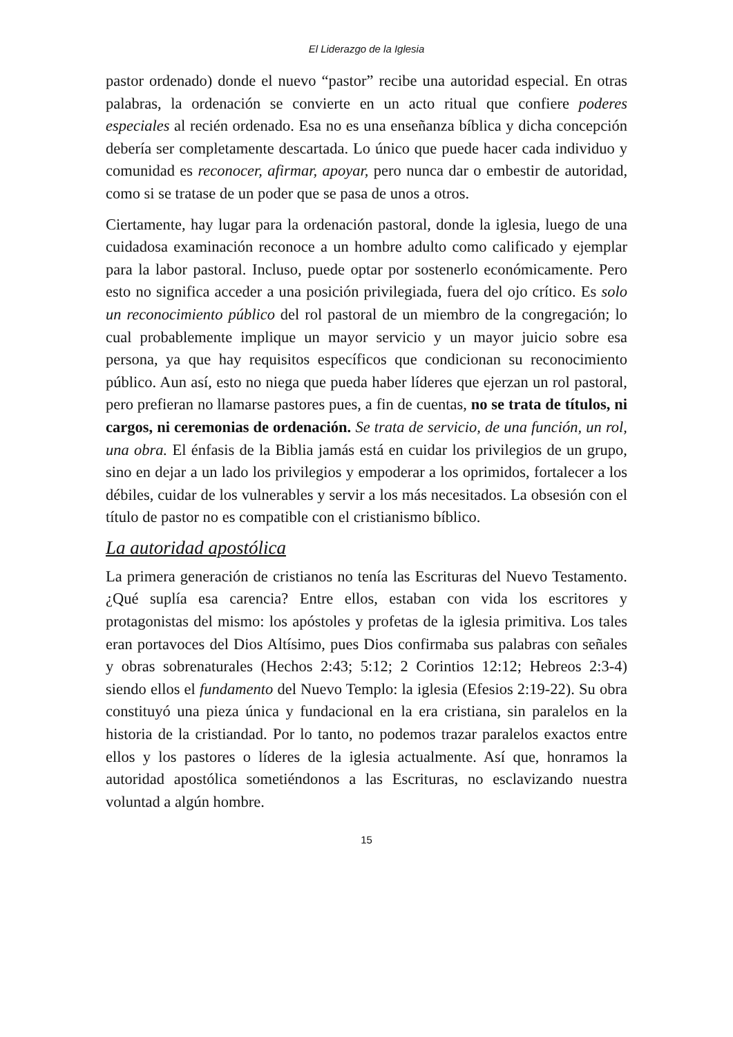El Liderazgo de la Iglesia
pastor ordenado) donde el nuevo “pastor” recibe una autoridad especial. En otras palabras, la ordenación se convierte en un acto ritual que confiere poderes especiales al recién ordenado. Esa no es una enseñanza bíblica y dicha concepción debería ser completamente descartada. Lo único que puede hacer cada individuo y comunidad es reconocer, afirmar, apoyar, pero nunca dar o embestir de autoridad, como si se tratase de un poder que se pasa de unos a otros.
Ciertamente, hay lugar para la ordenación pastoral, donde la iglesia, luego de una cuidadosa examinación reconoce a un hombre adulto como calificado y ejemplar para la labor pastoral. Incluso, puede optar por sostenerlo económicamente. Pero esto no significa acceder a una posición privilegiada, fuera del ojo crítico. Es solo un reconocimiento público del rol pastoral de un miembro de la congregación; lo cual probablemente implique un mayor servicio y un mayor juicio sobre esa persona, ya que hay requisitos específicos que condicionan su reconocimiento público. Aun así, esto no niega que pueda haber líderes que ejerzan un rol pastoral, pero prefieran no llamarse pastores pues, a fin de cuentas, no se trata de títulos, ni cargos, ni ceremonias de ordenación. Se trata de servicio, de una función, un rol, una obra. El énfasis de la Biblia jamás está en cuidar los privilegios de un grupo, sino en dejar a un lado los privilegios y empoderar a los oprimidos, fortalecer a los débiles, cuidar de los vulnerables y servir a los más necesitados. La obsesión con el título de pastor no es compatible con el cristianismo bíblico.
La autoridad apostólica
La primera generación de cristianos no tenía las Escrituras del Nuevo Testamento. ¿Qué suplía esa carencia? Entre ellos, estaban con vida los escritores y protagonistas del mismo: los apóstoles y profetas de la iglesia primitiva. Los tales eran portavoces del Dios Altísimo, pues Dios confirmaba sus palabras con señales y obras sobrenaturales (Hechos 2:43; 5:12; 2 Corintios 12:12; Hebreos 2:3-4) siendo ellos el fundamento del Nuevo Templo: la iglesia (Efesios 2:19-22). Su obra constituyó una pieza única y fundacional en la era cristiana, sin paralelos en la historia de la cristiandad. Por lo tanto, no podemos trazar paralelos exactos entre ellos y los pastores o líderes de la iglesia actualmente. Así que, honramos la autoridad apostólica sometiéndonos a las Escrituras, no esclavizando nuestra voluntad a algún hombre.
15